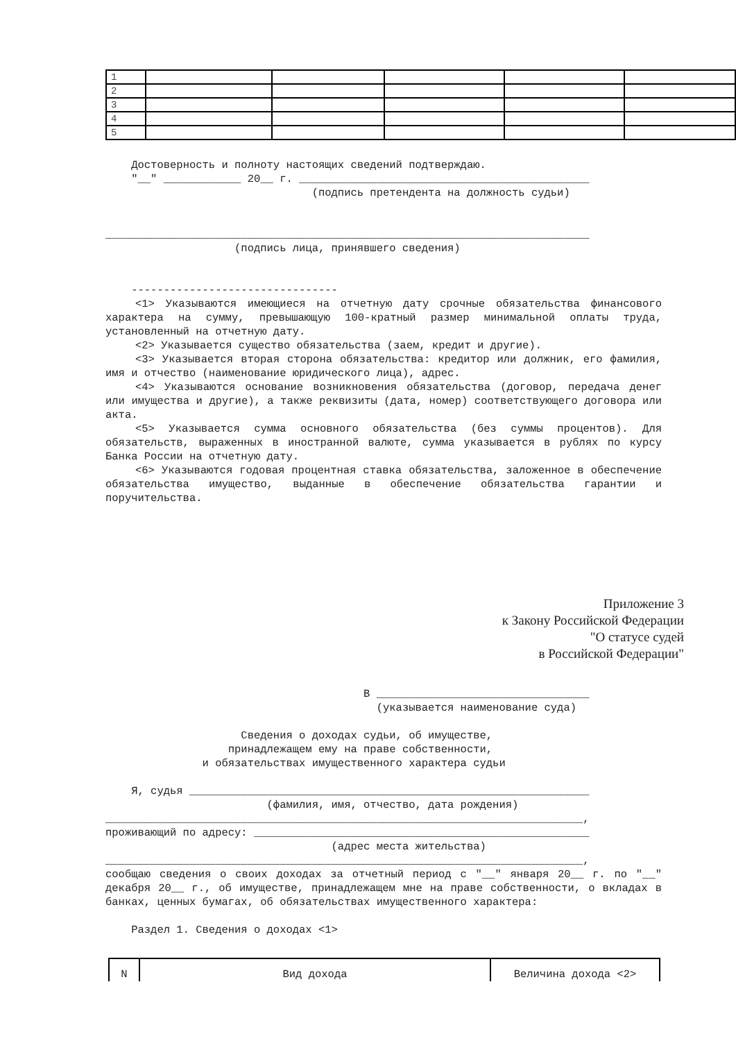| 1 | | | | | |
| 2 | | | | | |
| 3 | | | | | |
| 4 | | | | | |
| 5 | | | | | |
Достоверность и полноту настоящих сведений подтверждаю.
"__" ____________ 20__ г. _____________________________________________
(подпись претендента на должность судьи)
___________________________________________________________________________
(подпись лица, принявшего сведения)
--------------------------------
<1> Указываются имеющиеся на отчетную дату срочные обязательства финансового характера на сумму, превышающую 100-кратный размер минимальной оплаты труда, установленный на отчетную дату.
<2> Указывается существо обязательства (заем, кредит и другие).
<3> Указывается вторая сторона обязательства: кредитор или должник, его фамилия, имя и отчество (наименование юридического лица), адрес.
<4> Указываются основание возникновения обязательства (договор, передача денег или имущества и другие), а также реквизиты (дата, номер) соответствующего договора или акта.
<5> Указывается сумма основного обязательства (без суммы процентов). Для обязательств, выраженных в иностранной валюте, сумма указывается в рублях по курсу Банка России на отчетную дату.
<6> Указываются годовая процентная ставка обязательства, заложенное в обеспечение обязательства имущество, выданные в обеспечение обязательства гарантии и поручительства.
Приложение 3
к Закону Российской Федерации
"О статусе судей
в Российской Федерации"
В _________________________________
(указывается наименование суда)
Сведения о доходах судьи, об имуществе,
принадлежащем ему на праве собственности,
и обязательствах имущественного характера судьи
Я, судья ______________________________________________________________
(фамилия, имя, отчество, дата рождения)
__________________________________________________________________________,
проживающий по адресу: ____________________________________________________
(адрес места жительства)
__________________________________________________________________________,
сообщаю сведения о своих доходах за отчетный период с "__" января 20__ г. по "__" декабря 20__ г., об имуществе, принадлежащем мне на праве собственности, о вкладах в банках, ценных бумагах, об обязательствах имущественного характера:
Раздел 1. Сведения о доходах <1>
| N | Вид дохода | Величина дохода <2> |